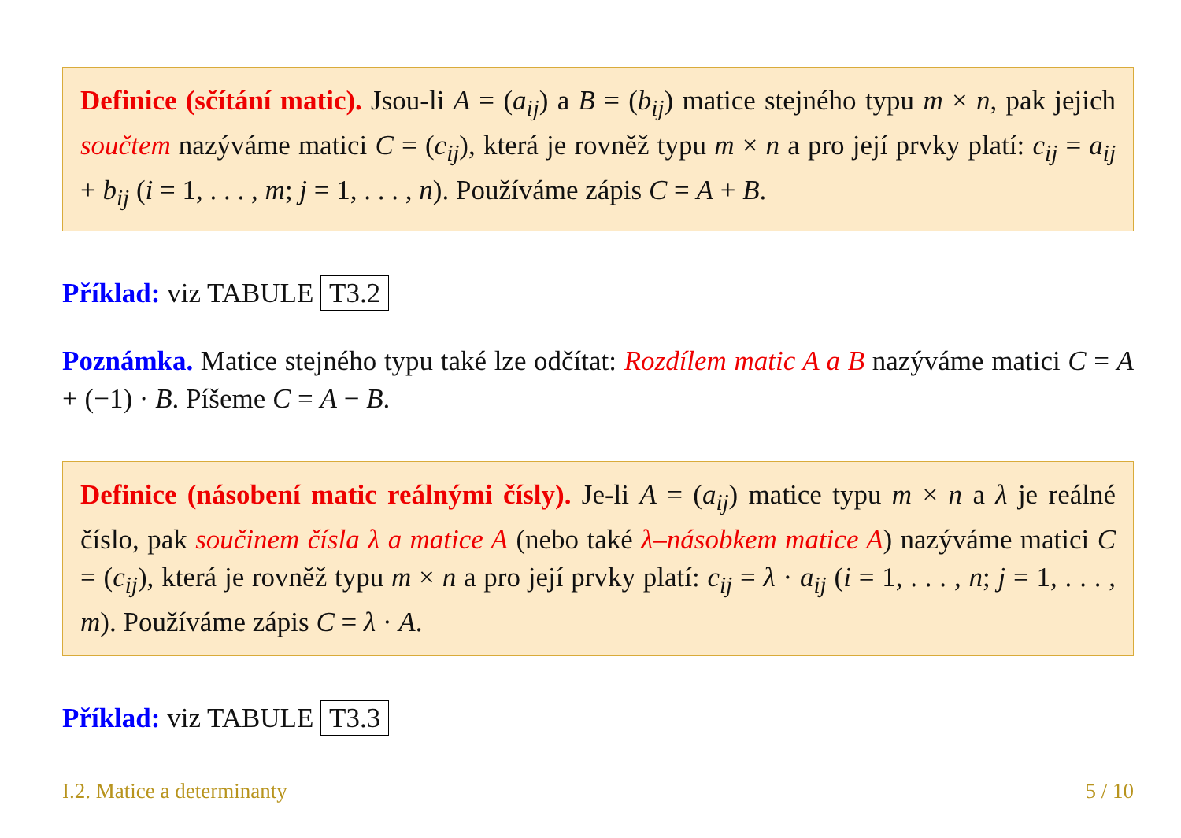Definice (sčítání matic). Jsou-li A = (a<sub>ij</sub>) a B = (b<sub>ij</sub>) matice stejného typu m × n, pak jejich součtem nazýváme matici C = (c<sub>ij</sub>), která je rovněž typu m × n a pro její prvky platí: c<sub>ij</sub> = a<sub>ij</sub> + b<sub>ij</sub> (i = 1, . . . , m; j = 1, . . . , n). Používáme zápis C = A + B.
Příklad: viz TABULE T3.2
Poznámka. Matice stejného typu také lze odčítat: Rozdílem matic A a B nazýváme matici C = A + (−1) · B. Píšeme C = A − B.
Definice (násobení matic reálnými čísly). Je-li A = (a<sub>ij</sub>) matice typu m × n a λ je reálné číslo, pak součinem čísla λ a matice A (nebo také λ–násobkem matice A) nazýváme matici C = (c<sub>ij</sub>), která je rovněž typu m × n a pro její prvky platí: c<sub>ij</sub> = λ · a<sub>ij</sub> (i = 1, . . . , n; j = 1, . . . , m). Používáme zápis C = λ · A.
Příklad: viz TABULE T3.3
I.2. Matice a determinanty 5 / 10